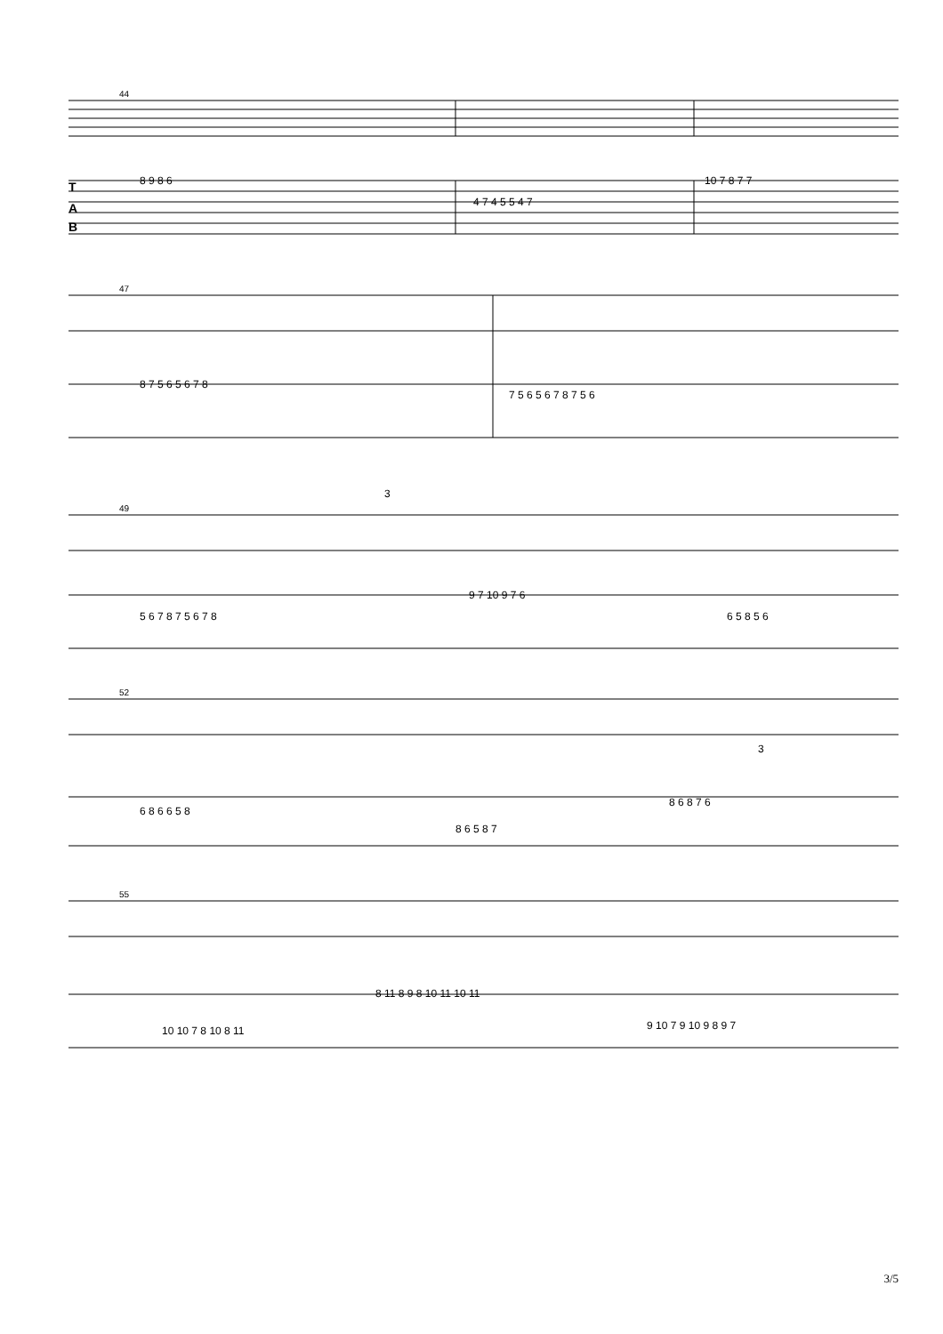44
T
A
B
8 9 8 6
4 7 4 5 5 4 7
10 7 8 7 7
47
8 7 5 6 5 6 7 8
7 5 6 5 6 7 8 7 5 6
49
3
5 6 7 8 7 5 6 7 8
9 7 10 9 7 6
6 5 8 5 6
52
6 8 6 6 5 8
8 6 5 8 7
8 6 8 7 6
3
55
10 10 7 8 10 8 11
8 11 8 9 8 10 11 10 11
9 10 7 9 10 9 8 9 7
3/5